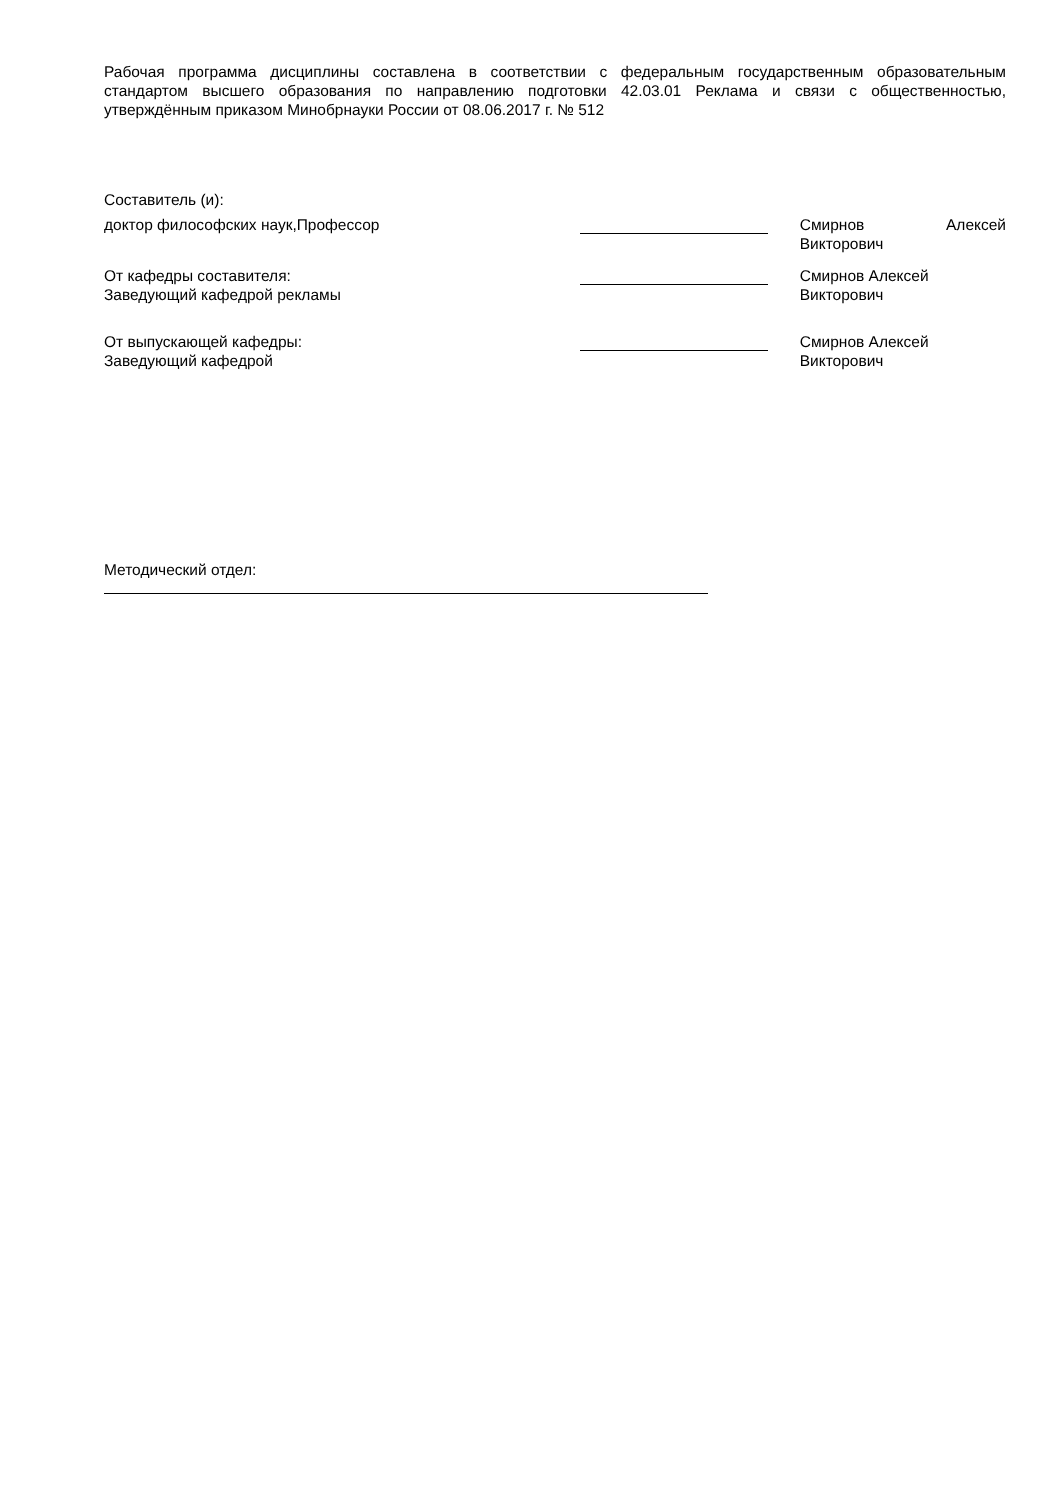Рабочая программа дисциплины составлена в соответствии с федеральным государственным образовательным стандартом высшего образования по направлению подготовки 42.03.01 Реклама и связи с общественностью, утверждённым приказом Минобрнауки России от 08.06.2017 г. № 512
Составитель (и):
доктор философских наук,Профессор Смирнов Алексей Викторович
От кафедры составителя:
Заведующий кафедрой рекламы
Смирнов Алексей
Викторович
От выпускающей кафедры:
Заведующий кафедрой
Смирнов Алексей
Викторович
Методический отдел: